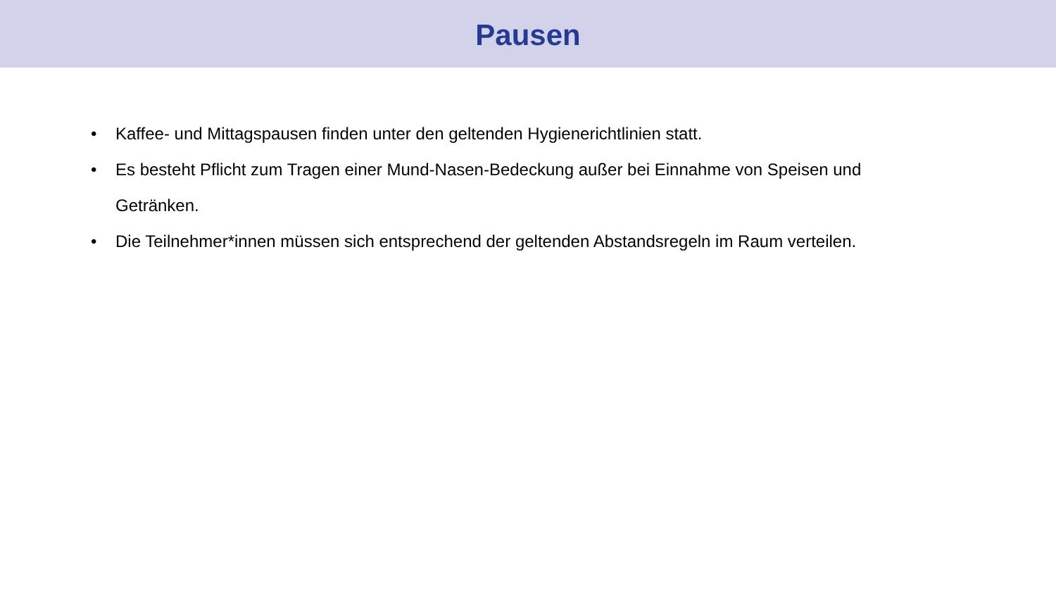Pausen
• Kaffee- und Mittagspausen finden unter den geltenden Hygienerichtlinien statt.
• Es besteht Pflicht zum Tragen einer Mund-Nasen-Bedeckung außer bei Einnahme von Speisen und Getränken.
• Die Teilnehmer*innen müssen sich entsprechend der geltenden Abstandsregeln im Raum verteilen.